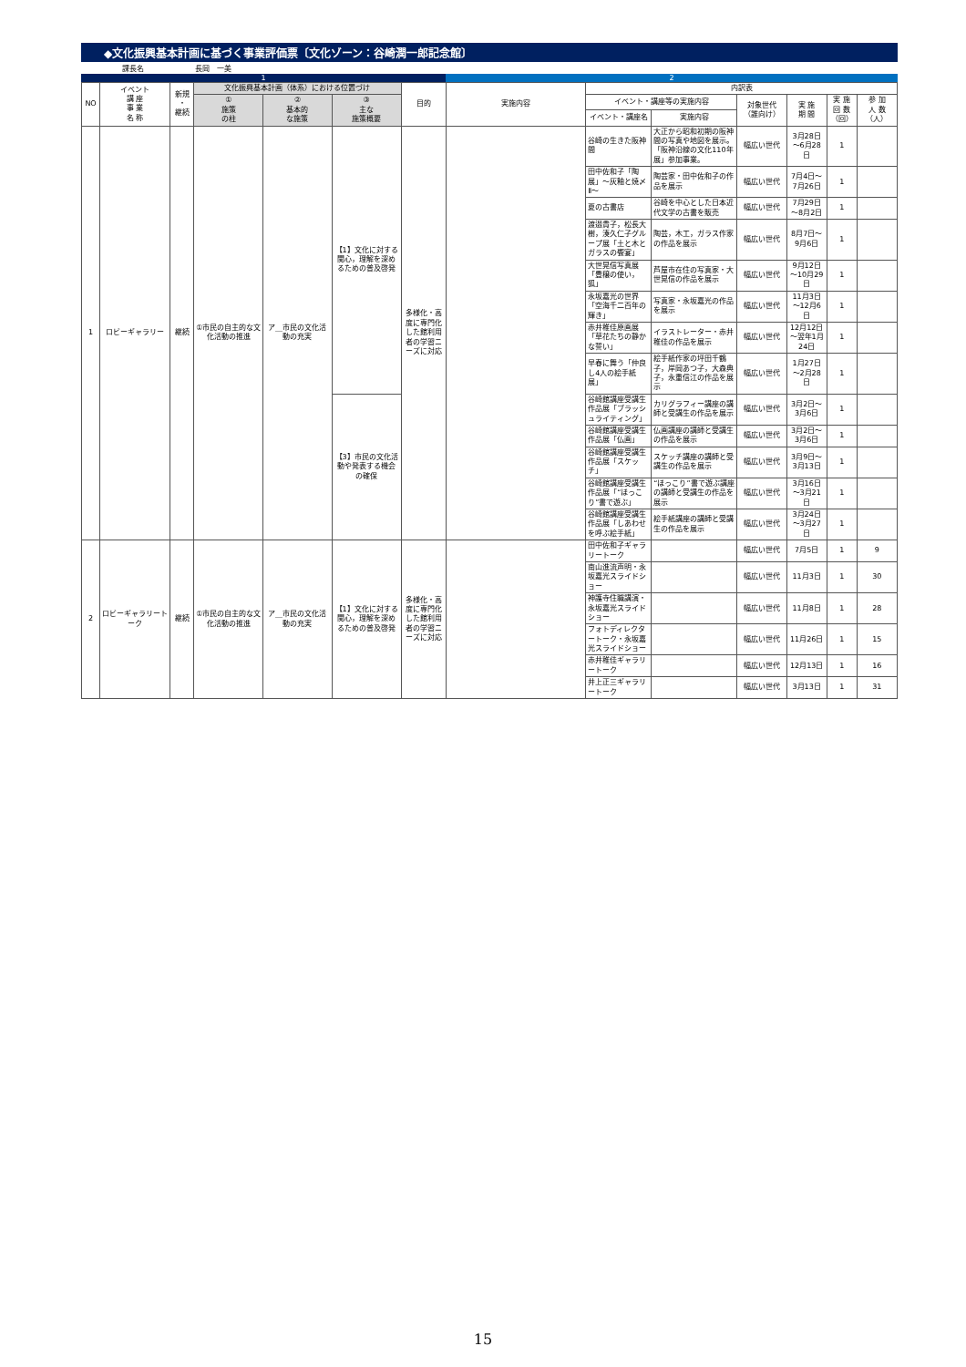◆文化振興基本計画に基づく事業評価票〔文化ゾーン：谷崎潤一郎記念館〕
課長名 長岡　一美
1 2
| NO | イベント 講 座 事 業 名 称 | 新規 ・ 継続 | 文化振興基本計画（体系）における位置づけ | | | 目的 | 実施内容 | 内訳表 | | | | | |
| --- | --- | --- | --- | --- | --- | --- | --- | --- | --- | --- | --- | --- | --- |
| | | | ① 施策 の柱 | ② 基本的 な施策 | ③ 主な 施策概要 | | | イベント・講座等の実施内容 | | 対象世代 （誰向け） | 実 施 期 間 | 実 施 回 数 （回） | 参 加 人 数 （人） |
| | | | | | | | | イベント・講座名 | 実施内容 | | | | |
| 1 | ロビーギャラリー | 継続 | ①市民の自主的な文化活動の推進 | ア＿市民の文化活動の充実 | 【1】文化に対する関心，理解を深めるための普及啓発 | 多様化・高度に専門化した館利用者の学習ニーズに対応 | | 谷崎の生きた阪神間 | 大正から昭和初期の阪神間の写真や地図を展示。「阪神沿線の文化110年展」参加事業。 | 幅広い世代 | 3月28日～6月28日 | 1 | |
| | | | | | | | | 田中佐和子「陶展」～灰釉と焼〆Ⅱ～ | 陶芸家・田中佐和子の作品を展示 | 幅広い世代 | 7月4日～7月26日 | 1 | |
| | | | | | | | | 夏の古書店 | 谷崎を中心とした日本近代文学の古書を販売 | 幅広い世代 | 7月29日～8月2日 | 1 | |
| | | | | | | | | 渡邉貴子，松長大樹，湊久仁子グループ展「土と木とガラスの饗宴」 | 陶芸，木工，ガラス作家の作品を展示 | 幅広い世代 | 8月7日～9月6日 | 1 | |
| | | | | | | | | 大世晃信写真展「豊穣の使い，狐」 | 芦屋市在住の写真家・大世晃信の作品を展示 | 幅広い世代 | 9月12日～10月29日 | 1 | |
| | | | | | | | | 永坂嘉光の世界「空海千二百年の輝き」 | 写真家・永坂嘉光の作品を展示 | 幅広い世代 | 11月3日～12月6日 | 1 | |
| | | | | | | | | 赤井稚佳原画展「草花たちの静かな誓い」 | イラストレーター・赤井稚佳の作品を展示 | 幅広い世代 | 12月12日～翌年1月24日 | 1 | |
| | | | | | | | | 早春に舞う「仲良し4人の絵手紙展」 | 絵手紙作家の坪田千鶴子，岸岡あつ子，大森典子，永重信江の作品を展示 | 幅広い世代 | 1月27日～2月28日 | 1 | |
| | | | | | 【3】市民の文化活動や発表する機会の確保 | | | 谷崎館講座受講生作品展「ブラッシュライティング」 | カリグラフィー講座の講師と受講生の作品を展示 | 幅広い世代 | 3月2日～3月6日 | 1 | |
| | | | | | | | | 谷崎館講座受講生作品展「仏画」 | 仏画講座の講師と受講生の作品を展示 | 幅広い世代 | 3月2日～3月6日 | 1 | |
| | | | | | | | | 谷崎館講座受講生作品展「スケッチ」 | スケッチ講座の講師と受講生の作品を展示 | 幅広い世代 | 3月9日～3月13日 | 1 | |
| | | | | | | | | 谷崎館講座受講生作品展「“ほっこり”書で遊ぶ」 | “ほっこり”書で遊ぶ講座の講師と受講生の作品を展示 | 幅広い世代 | 3月16日～3月21日 | 1 | |
| | | | | | | | | 谷崎館講座受講生作品展「しあわせを呼ぶ絵手紙」 | 絵手紙講座の講師と受講生の作品を展示 | 幅広い世代 | 3月24日～3月27日 | 1 | |
| 2 | ロビーギャラリートーク | 継続 | ①市民の自主的な文化活動の推進 | ア＿市民の文化活動の充実 | 【1】文化に対する関心，理解を深めるための普及啓発 | 多様化・高度に専門化した館利用者の学習ニーズに対応 | | 田中佐和子ギャラリートーク | | 幅広い世代 | 7月5日 | 1 | 9 |
| | | | | | | | | 南山進流声明・永坂嘉光スライドショー | | 幅広い世代 | 11月3日 | 1 | 30 |
| | | | | | | | | 神護寺住職講演・永坂嘉光スライドショー | | 幅広い世代 | 11月8日 | 1 | 28 |
| | | | | | | | | フォトディレクタートーク・永坂嘉光スライドショー | | 幅広い世代 | 11月26日 | 1 | 15 |
| | | | | | | | | 赤井稚佳ギャラリートーク | | 幅広い世代 | 12月13日 | 1 | 16 |
| | | | | | | | | 井上正三ギャラリートーク | | 幅広い世代 | 3月13日 | 1 | 31 |
15